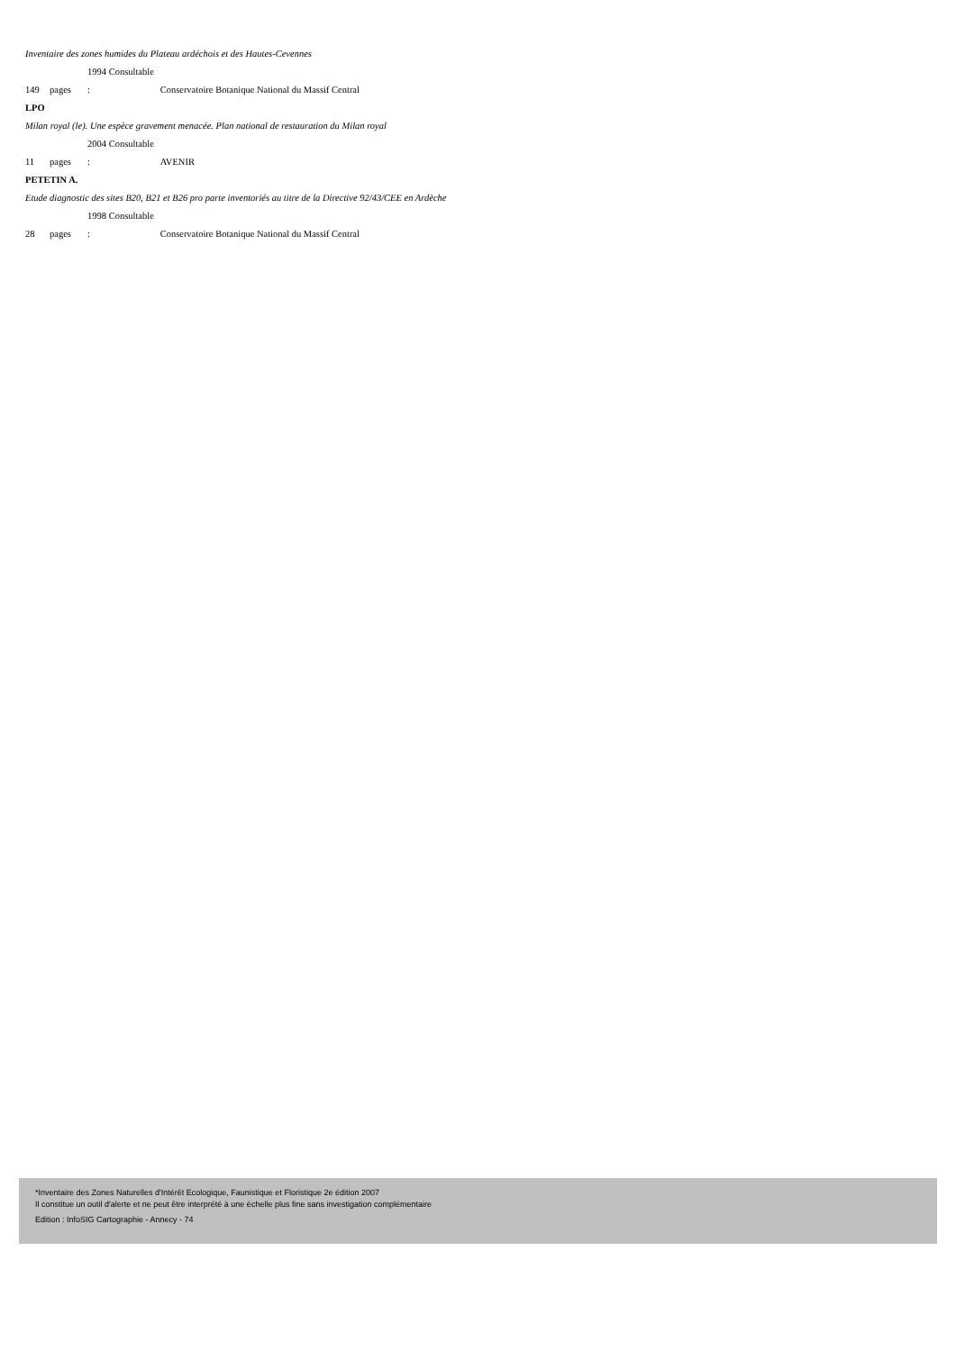Inventaire des zones humides du Plateau ardéchois et des Hautes-Cevennes
149 pages 1994 Consultable : Conservatoire Botanique National du Massif Central
LPO
Milan royal (le). Une espèce gravement menacée. Plan national de restauration du Milan royal
11 pages 2004 Consultable : AVENIR
PETETIN A.
Etude diagnostic des sites B20, B21 et B26 pro parte inventoriés au titre de la Directive 92/43/CEE en Ardèche
28 pages 1998 Consultable : Conservatoire Botanique National du Massif Central
*Inventaire des Zones Naturelles d'Intérêt Ecologique, Faunistique et Floristique 2e édition 2007
Il constitue un outil d'alerte et ne peut être interprété à une échelle plus fine sans investigation complémentaire
Edition : InfoSIG Cartographie - Annecy - 74